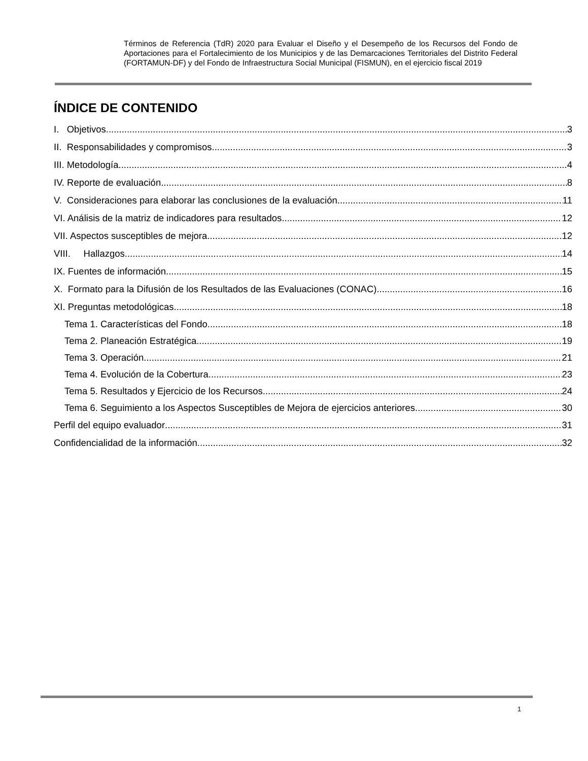Términos de Referencia (TdR) 2020 para Evaluar el Diseño y el Desempeño de los Recursos del Fondo de Aportaciones para el Fortalecimiento de los Municipios y de las Demarcaciones Territoriales del Distrito Federal (FORTAMUN-DF) y del Fondo de Infraestructura Social Municipal (FISMUN), en el ejercicio fiscal 2019
ÍNDICE DE CONTENIDO
I. Objetivos 3
II. Responsabilidades y compromisos 3
III. Metodología 4
IV. Reporte de evaluación 8
V. Consideraciones para elaborar las conclusiones de la evaluación 11
VI. Análisis de la matriz de indicadores para resultados 12
VII. Aspectos susceptibles de mejora 12
VIII. Hallazgos 14
IX. Fuentes de información 15
X. Formato para la Difusión de los Resultados de las Evaluaciones (CONAC) 16
XI. Preguntas metodológicas 18
Tema 1. Características del Fondo 18
Tema 2. Planeación Estratégica 19
Tema 3. Operación 21
Tema 4. Evolución de la Cobertura 23
Tema 5. Resultados y Ejercicio de los Recursos 24
Tema 6. Seguimiento a los Aspectos Susceptibles de Mejora de ejercicios anteriores 30
Perfil del equipo evaluador 31
Confidencialidad de la información 32
1